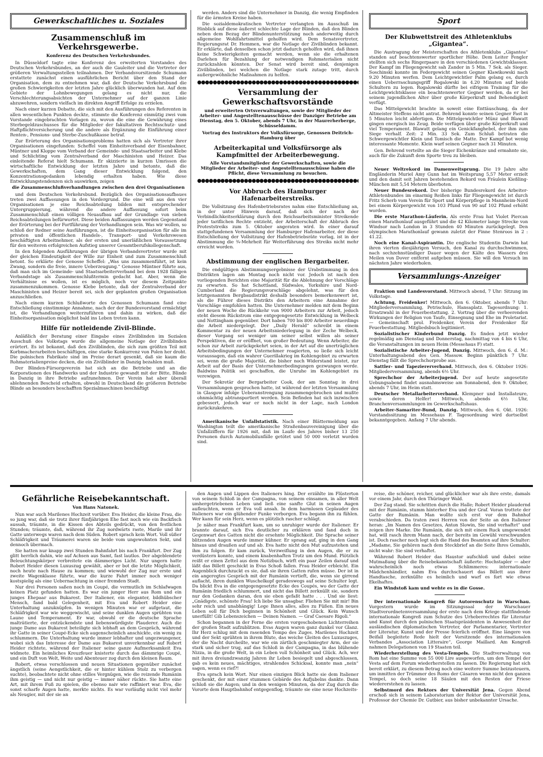Gewerkschaftliches u. Soziales
Zusammenschluß im Verkehrsgewerbe.
Konferenz des Deutschen Verkehrsbundes.
In Düsseldorf tagte eine Konferenz des erweiterten Vorstandes des Deutschen Verkehrsbundes, an der auch die Gauleiter und die Vertreter der größeren Verwaltungsstellen teilnahmen. Der Verbandsvorsitzende Schumann erstattete zunächst einen ausführlichen Bericht über den Stand der Organisation, dem zu entnehmen war, daß der Deutsche Verkehrsbund die großen Schwierigkeiten der letzten Jahre glücklich überwunden hat. Auf dem Gebiete der Lohnbewegungen gelang es nicht nur, die Verschlechterungsabsichten der Unternehmer auf der ganzen Linie abzuwehren, sondern vielfach im direkten Angriff Erfolge zu erzielen.
Nach einer kurzen Debatte, die sich mit den Ausführungen des Referenten in allen wesentlichen Punkten deckte, stimmte die Konferenz einmütig zwei vom Vorstande eingebrachten Vorlagen zu, wovon die eine die Gewährung eines Sterbegeldzuschusses für die Mitglieder der fakultativen Rechtsschutz- und Haftpflichtversicherung und die andere als Ergänzung die Einführung einer Renten-, Pensions- und Sterbe-Zuschußkasse betraf.
Zur Erörterung des Organisationsproblems hatten sich als Vertreter ihrer Organisationen eingefunden: Scheffel vom Einheitsverband der Eisenbahner, Müntner und Kloppe vom Verband der Gemeinde- und Staatsarbeiter und Klebe und Schlichting vom Zentralverband der Maschinisten und Heizer. Das einleitende Referat hielt Schumann. Er skizzierte in kurzen Umrissen die wirtschaftliche Entwicklung der letzten Jahre und betonte, daß die Gewerkschaften, dem Gang dieser Entwicklung folgend, den Konzentrationsgedanken lebendig erhalten haben. Wie diese Entwicklungstendenzen sich auswirken, zeigen
die Zusammenschlußverhandlungen zwischen den drei Organisationen
und dem Deutschen Verkehrsbund. Bezüglich des Organisationsaufbaues treten zwei Auffassungen in den Vordergrund. Die eine will aus den vier Organisationen je eine Reichsabteilung bilden mit entsprechender Untergruppierung, während die andere Auffassung sofort beim Zusammenschluß einen völligen Neuaufbau auf der Grundlage von sieben Reichsabteilungen befürwortet. Diese beiden Auffassungen werden Gegenstand der Erörterung bei der Fortführung der Verhandlungen sein. Was wir wollen, so schloß der Redner seine Ausführungen, ist die Einheitsorganisation für alle im privaten und öffentlichen Handels-, Transport- und Verkehrswesen beschäftigten Arbeitnehmer, als der ersten und unerläßlichen Voraussetzung für den weiteren erfolgreichen Aufstieg unserer Gesamtberufskollegenschaft.
In den folgenden Ausführungen der übrigen Verbandsvertreter wurde mit der gleichen Eindeutigkeit der Wille zur Einheit und zum Zusammenschluß betont. So erklärte der Genosse Scheffel: „Was uns zusammenführt, ist kein Zwang, sondern die freie, innere Ueberzeugung.“ Genosse Müntner führte aus, daß man sich im Gemeinde- und Staatsarbeiterverband bei dem 1928 fälligen Verbandstage als Zusammenschlußtermin gedacht hat. Aber, wenn die Verhältnisse es wollen, ist es möglich, noch vor diesem Zeitpunkte zusammenzukommen. Genosse Klebe betonte, daß der Zentralverband der Maschinisten und Heizer bereit sei, sich der geplanten großen Organisation anzuschließen.
Nach einem kurzen Schlußworte des Genossen Schumann fand eine Entschließung einstimmige Annahme, nach der der Bundesvorstand ermächtigt ist, die Verhandlungen weiterzuführen und dahin zu wirken, daß die Einheitsorganisation möglichst bald ins Leben treten kann.
Hilfe für notleidende Zivil-Blinde.
Anläßlich der Beratung einer Eingabe eines Zivilblinden im Sozialen Ausschuß des Volkstags wurde die allgemeine Notlage der Zivilblinden erörtert. Es ist bekannt, daß den Zivilblinden, die sich zum größten Teil mit Korbmacherarbeiten beschäftigen, eine starke Konkurrenz von Polen her droht. Die polnischen Fabrikate sind im Preise derart gesenkt, daß sie kaum die Rohmaterialienpreise decken, die ein Zivilblinder in Danzig bezahlen muß.
Der Blinden-Fürsorgeverein hat sich an die Betriebe und an die Korporationen des Handwerks und der Industrie gewandt mit der Bitte, Blinde in Danzig in ihre Betriebe aufzunehmen. Der Verein hat aber überall ablehnenden Bescheid erhalten, obwohl in Deutschland die größeren Betriebe Blinde an besonders beschafften Spezialmaschinen beschäftigt
werden. Anders sind die Unternehmer in Danzig, die wenig Empfinden für die ärmsten Kreise haben.
Die sozialdemokratischen Vertreter verlangten im Ausschuß im Hinblick auf diese äußerst schlechte Lage der Blinden, daß den Blinden neben dem Bezug der Blindenunterstützung noch anderweitig durch allgemeine Wohlfahrtsmittel geholfen wird. Dem Senatsvertreter, Regierungsrat Dr. Hemmen, war die Notlage der Zivilblinden bekannt. Er erklärte, daß denselben schon jetzt dadurch geholfen wird, daß ihnen keine Schwierigkeiten gemacht werden, wenn sie die erhaltenen Darlehen für Bezahlung der notwendigen Rohmaterialien nicht zurückzahlen könnten. Der Senat wird bereit sind, denjenigen Zivilblinden, bei welchen die Notlage stark zutage tritt, durch außergewöhnliche Maßnahmen zu helfen.
●●●●●●●●●●●●●●●●●●●●●●●●●●●●●●●●●●●●●●●●●●●●●●●
Versammlung der Gewerkschaftsvorstände
und erweiterten Ortsverwaltungen, sowie der Mitglieder der Arbeiter- und Angestelltenausschüsse der Danziger Betriebe am Dienstag, den 5. Oktober, abends 7 Uhr, in der Maurerherberge, Schüsseldamm.
Vortrag des Instruktors der Volksfürsorge, Genossen Deitrich-Hamburg über
Arbeiterkapital und Volksfürsorge als Kampfmittel der Arbeiterbewegung.
Alle Vorstandsmitglieder der Gewerkschaften, sowie die Mitglieder der Arbeiter- und Angestelltenausschüsse haben die Pflicht, diese Versammlung zu besuchen.
●●●●●●●●●●●●●●●●●●●●●●●●●●●●●●●●●●●●●●●●●●●●●●●
Vor Abbruch des Hamburger Hafenarbeiterstreiks.
Die Vollsitzung des Hafenbetriebsrates nahm eine Entschließung an, in der unter Hinweis darauf, daß sich der nach der Verbindlichkeitserklärung durch den Reichsarbeitsminister Streikende jeder tariflichen Rechte entzieht, der Arbeiterschaft der Abbruch des Proteststreiks zum 5. Oktober angeraten wird. In einer darauf stattgefundenen Versammlung der Hamburger Hafenarbeiter, der diese Entschließung der Vollsitzung der Hafenbetriebsräte vorlag, ist in der Abstimmung die ¾-Mehrheit für Weiterführung des Streiks nicht mehr erreicht worden.
Abstimmung der englischen Bergarbeiter.
Die endgültigen Abstimmungsergebnisse der Urabstimmung in den Distrikten lagen am Montag noch nicht vor. Jedoch ist nach den vorliegenden Berichten eine Majorität für die Ablehnung der Vorschläge zu erwarten. So hat Schottland, Südwales, Yorkshire und Nord-Cumberland die Regierungsvorschläge abgelehnt, was für den letztgenannten Bergbaudistrikt deshalb besonders bemerkenswert ist, als die Führer dieses Distrikts den Arbeitern eine Annahme der Vorschläge empfohlen hatten. Die Unternehmer melden mit dem Beginn der neuen Woche die Rückkehr von 9000 Arbeitern zur Arbeit, jedoch steht diesem Rückstrom eine entgegengesetzte Entwicklung in Welbeck und Nottingham gegenüber. Dort haben 700 bis 800 Arbeiter neuerdings die Arbeit niedergelegt. Der „Daily Herald“ schreibt in einem Kommentar zu der neuen Arbeitsniederlegung in der Zeche Welbeck, dieser Vorgang sei weniger um seiner selbst willen als seiner Perspektiven, die er eröffnet, von großer Bedeutung. Wenn Arbeiter, die schon zur Arbeit zurückgekehrt seien, in der Art auf die unerträglichen Arbeitsbedingungen der Unternehmer reagierten, so ließe sich leicht voraussagen, daß ein wahrer Guerillakrieg im Kohlengebiet zu erwarten sei, wenn die große Majorität, die bisher noch Widerstand leistet, zur Arbeit auf der Basis der Unternehmerbedingungen gezwungen werde. Baldwins Politik sei geschaffen, die Unruhe im Kohlengebiet zu verewigen.
Der Sekretär der Bergarbeiter Cook, der am Sonntag in drei Versammlungen gesprochen hatte, ist während der letzten Versammlung in Glasgow infolge Ueberanstrengung zusammengebrochen und mußte ohnmächtig abtransportiert werden. Sein Befinden hat sich inzwischen gebessert, jedoch war er noch nicht in der Lage, nach London zurückzukehren.
Amerikanische Unfallstatistik. Nach einer Blättermeldung aus Washington teilt die amerikanische Straßenbauvereinigung über die Unfallziffern für 1926 mit, daß im Laufe des Jahres bisher 13 250 Personen durch Automobilunfälle getötet und 50 000 verletzt worden sind.
Sport
Der Klubwettstreit des Athletenklubs „Gigantea“.
Die Austragung der Meisterschaften des Athletenklubs „Gigantea“ standen auf beachtenswerter sportlicher Höhe. Dem Leiter Fengler stellten sich sechs Ringerpaare in den verschiedenen Gewichtsklassen. Der Kampf im Fliegengewicht sah Zander in 5 Min. 7 Sek. als Sieger. Soschinski konnte im Federgewicht seinen Gegner Klawikowski nach 9.20 Minuten werfen. Dem Leichtgewichtler Palm gelang es, durch einen Ueberraschungsgriff Rogalowski in 4.20 Minuten auf beide Schultern zu legen. Rogalowski dürfte bei eifrigem Training für die Leichtgewichtsklasse ein beachtenswerter Gegner werden, da er bei seinem jugendlichen Alter über große Körperkraft und Behendigkeit verfügt.
Das Mittelgewicht brachte in soweit eine Enttäuschung, da der Altmeister Steffens nicht antrat. Behrend konnte seinen Gegner Fast in 5 Minuten leicht abfertigen. Die Mittelgewichtler Münz und Blawatt gingen energisch ins Zeug. Beide verfügen über große Körperkraft und viel Temperament. Blawatt gelang ein Genickfanghebel, der ihm zum Siege verhalf. Zeit: 2 Min. 33 Sek. Zum Schluß betraten die Schwergewichtler Klein und Tomisch die Matte. Der Kampf bot wenig interessante Momente. Klein warf seinen Gegner nach 31 Minuten.
Gen. Behrend verteilte an die Sieger Eichenkränze und ermahnte sie, auch für die Zukunft dem Sporte treu zu bleiben.
Neuer Weltrekord im Damenweitsprung. Die 19 Jahre alte Engländerin Muriel Amy Gunn hat im Weitsprung 5,57 Meter erzielt und den damit seit Jahren bestehenden Rekord von Fräulein Kießling-München mit 5,54 Metern überboten.
Neuer Bundesrekord. Der bisherige Bundesrekord des Arbeiter-Athletenbundes im einarmig Reißen links für Fliegengewicht ist durch Fritz Scherb vom Verein für Sport und Körperpflege in Mannheim-Nord bei einem Körpergewicht von 103 Pfund von 90 auf 102 Pfund erhöht worden.
Die erste Marathon-Läuferin. Als erste Frau hat Violet Piercan einen Marathonlauf ausgeführt und die 42 Kilometer lange Strecke von Windsor nach London in 3 Stunden 40 Minuten zurückgelegt. Den olympischen Marathonlauf gewann zuletzt der Finne Stenroos in 2 : 41.22.
Noch eine Kanal-Aspirantin. Die englische Studentin Darwin hat ihren vierten diesjährigen Versuch, den Kanal zu durchschwimmen, nach sechzehnstündiger Dauer wegen der Kälte des Wassers drei Meilen von Dover entfernt aufgeben müssen. Sie will den Versuch im nächsten Jahre wiederholen.
Versammlungs-Anzeiger
Fraktion und Landesvorstand. Mittwoch abend, 7 Uhr: Sitzung im Volkstage.
Achtung, Freidenker! Mittwoch, den 6. Oktober, abends 7 Uhr: Mitgliederversammlung, Petrischule, Hansaplatz. Tagesordnung: 1. Ersatzwahl in der Feuerbestattung. 2. Vortrag über die verheerenden Wirkungen der Religion von Taufe, Einsegnung und Ehe im Proletariat. — Gemeinschaft prol. Freidenker, Verein der Freidenker für Feuerbestattung. Mitgliedsbuch legitimiert.
Sozialistischer Kinderbund Danzig. Es finden jetzt wieder regelmäßig am Dienstag und Donnerstag, nachmittag von 4 bis 6 Uhr, die Veranstaltungen im neuen Heim (Messehaus F) statt.
Sozialistische Arbeiter-Jugend, Danzig. Mittwoch, den 6. d. M.: Unterhaltungsabend des Gen. Massow. Beginn pünktlich 7 Uhr. Dienstag fällt die Sprechchorprobe aus.
Sattler- und Tapeziererverband. Mittwoch, den 6. Oktober 1926: Mitgliederversammlung, abends 6½ Uhr.
Sprechchor der Arbeiterjugend. Der auf heute angesetzte Uebungsabend findet ausnahmsweise am Sonnabend, den 9. Oktober, abends 7 Uhr, im Heim statt.
Deutscher Metallarbeiterverband. Klempner und Installateure, sowie deren Helfer! Mittwoch, abends 6½ Uhr, Branchenversammlungen im Gewerkschaftshaus.
Arbeiter-Samariter-Bund, Danzig. Mittwoch, den 6. Okt. 1926: Vorstandssitzung im Messehaus F. Tagesordnung wird dortselbst bekanntgegeben. Anfang 7 Uhr abends.
Gefährliche Reisebekanntschaft.
Von Hans Natonek.
Nun war auch Marilenes Hochzeit vorüber. Eva Heider, die kleine Frau, die so jung war, daß sie trotz ihrer fünfjährigen Ehe fast noch wie ein Backfisch aussah, träumte, in die Kissen des Abteils gedrückt, von den festlichen Stunden; träumte, daß, während ihr Zug nordwärts raste, Marile und ihr Gatte unterwegs waren nach dem Süden. Robert sprach kein Wort. Voll süßer Schläfrigkeit und Träumerei waren sie beide vom ungewohnten Sekt, und dennoch übermach.
Sie hatten nur knapp zwei Stunden Bahnfahrt bis nach Frankfurt. Der Zug glitt herrlich dahin, wie auf Achsen aus Samt, fast lautlos. Der abgeblendete Beleuchtungskörper verbreitete ein dämmeriges Licht. Nur ungern hatte Robert Heider diesen Luxuszug gewählt, aber er bot die letzte Möglichkeit, noch heute nach Hause zu kommen; und wiewohl der Zug nur erste und zweite Wagenklasse führte, war die kurze Fahrt immer noch weniger kostspielig als eine Uebernachtung in einer fremden Stadt.
Nur drei Personen saßen noch im Coupé, die vermutlich im Schlafwagen keinen Platz gefunden hatten. Es war ein junger Herr aus Rom und ein junges Ehepaar aus Bukarest. Der Italiener, ein eleganter, bildhübscher Mensch, fand bald Gelegenheit, mit Eva und Robert Heider eine Unterhaltung anzuknüpfen. In wenigen Minuten war er aufgetaut, die Schläfrigkeit war wie weggewischt, und seine dunklen Augen sprühten von Laune und Temperament. Er war, obwohl er die deutsche Sprache malträtierte, der entzückendste und liebenswürdigste Plauderer. Auch die junge Dame aus Bukarest beteiligte sich lebhaft an dem Gespräch, während ihr Gatte in seiner Coupé-Ecke sich augenscheinlich anschickte, ein wenig zu schlummern. Die Unterhaltung wurde immer lebhafter und ungezwungener, wobei sich das Interesse der Dame aus Bukarest unverkennbar auf Robert Heider richtete, während der Italiener seine ganze Aufmerksamkeit Eva widmete. Ein heimliches Kreuzfeuer knisterte durch das dämmrige Coupé, und ein Duft von Welt, Weite und Abenteuer zog durch den kleinen Raum.
Robert, etwas verschlossen und neuen Situationen gegenüber zunächst ängstlich (seine Aengstlichkeit, die er hinter kühlem Stolz zu verbergen suchte), beobachtete nicht ohne stilles Vergnügen, wie die reizende Rumänin ihm geistig — und nicht nur geistig — immer näher rückte. Sie hatte eine Art, mit ihrem Fuß zu spielen, die ebenso naiv wie raffiniert war. Eva, die sonst scharfe Augen hatte, merkte nichts. Es war vorläufig nicht viel mehr als Neugier, mit der sie an
den Augen und Lippen des Italieners hing. Der erzählte im Flüsterton von seinem Schloß in der Campagna, von seinem einsamen, in aller Welt umhergetriebenen Leben und ließ eine sanfte Glut in seinen Augen aufleuchten, wenn er Eva voll ansah. In dem harmlosen Geplauder des Italieners war ein glühender Funke verborgen. Eva begann ihn zu fühlen. Wer kann für sein Herz, wenn es plötzlich rascher schlägt.
Je näher man Frankfurt kam, um so unruhiger wurde der Italiener. Er brannte darauf, sich Eva deutlicher zu erklären und fand doch in Gegenwart des Gatten nicht die ersehnte Möglichkeit. Die Sprache seiner blitzenden Augen wurde immer kühner. Er sprang auf, ging in den Gang hinaus und draußen auf und ab. Eva hatte nicht den Mut aufzustehen und ihm zu folgen. Er kam zurück, Verzweiflung in den Augen, die er zu verdüstern konnte, und einem knabenhaften Trotz um den Mund. Plötzlich reißt er einen Zettel aus dem Notizbuch, wirft ein paar Zeilen darauf und läßt das Billett geschickt in Evas Schoß fallen. Frau Heider erbleicht. Ein Augenblick durchzuckt es sie, daß sie ihren Gatten rufen müsse. Der ist in ein angeregtes Gespräch mit der Rumänin vertieft, die, wenn sie girrend auflacht, ihren dunklen Wuschelkopf geradeswegs auf seine Schulter legt. Da blickt Eva in die entgegengesetzte Ecke des Coupés, wo der Gatte der Rumänin friedlich schlummert, und nicht das Billett zerknüllt sie, sondern nur den Gedanken daran, den sie eben gefaßt hatte . . . Und sie liest: „Gnädigste, schönste Frau! Ich liebe Sie unsagbar. Fliehen Sie mit mir! Bin sehr reich und unabhängig! Lege Ihnen alles, alles zu Füßen. Ein neues Leben soll für Dich beginnen in Schönheit und Glück. Kein Wunsch unerfüllt! Gib Lebenszeichen — Deinen Namen. — Graf Caesare Rigoli.“
Schon begannen in der Ferne die ersten vorgeschobenen Lichterreihen der großen Stadt aufzublitzen. Evas Augen waren ganz dunkel vor Glanz. Ihr Herz schlug mit dem rasenden Tempo des Zuges. Marilenes Hochzeit und der Sekt sprühten in ihrem Blute, das weiche Gleiten des Luxuszuges, der die Nacht durcheilte, war wie ein zärtlich geschmiegter Arm, der sie stark und sicher trug, auf das Schloß in der Campagna, in das blühende Nizza, in die große Welt, in ein Leben voll Schönheit und Glück. Ach, wer mit ihren dreiundzwanzig Jahren ihr Leben besiegelt und abgeschlossen, gab es kein neues, mächtiges, strahlendes Schicksal, konnte man „nein“ sagen, wenn es rief?!
Eva sprach kein Wort. Nur einen einzigen Blick hatte sie dem Italiener geschenkt, der mit einer stummen Gebärde des Aufjubelns dankte. Dann schloß sie die Augen; und in den wenigen Minuten, da der Zug durch die Vororte dem Hauptbahnhof entgegenflog, träumte sie eine neue Hochzeits-
reise, die schöner, reicher, und glücklicher war als ihre erste, damals vor einem Jahr, durch den Thüringer Wald.
Der Zug stand. Sie schritten durch die Halle; Robert Heider plaudernd mit der Rumänin, stumm hinterher Eva und der Graf. Voran trottete der Gatte der Rumänin. Man wollte sich erst vor dem Bahnhof verabschieden. Da traten zwei Herren von der Seite an den Italiener heran: „Im Namen des Gesetzes, Anton Slowin, Sie sind verhaftet“ und zeigen ihre Marke. Die Rumänin, die sich mit einem Ruck umgewendet hat, will rasch ihrem Mann nach, der bereits im Gewühl verschwunden ist. Doch rascher noch legt sich die Hand des Beamten auf ihre Schulter: „Madame, Sie gehören nach dem Steckbrief an die Seite Ihres Gemahls, nicht wahr: Sie sind verhaftet.
Während Robert Heider das Haustor aufschloß und dabei seine Mutmaßung über die Reisebekanntschaft äußerte: Hochstapler — aber wahrscheinlich noch etwas Schlimmeres: internationale Mädchenhändler, nahm Eva durchschauert das Billett aus ihrer Handtasche, zerknüllte es heimlich und warf es fort wie etwas Ekelhaftes.
Ein Windstoß kam und wehte es in die Gosse.
Der internationale Kongreß für Autorenschutz in Warschau. Vorgestern wurde im Sitzungssaal der Warschauer Stadtverordnetenversammlung der erste nach dem Kriege stattfindende internationale Kongreß zum Schutze des Urheberrechtes für Literatur und Kunst durch den polnischen Staatspräsidenten in Anwesenheit der ausländischen diplomatischen Vertreter, der Parlamentarier, Vertreter der Literatur, Kunst und der Presse feierlich eröffnet. Eine längere von Beifall begleitete Rede hielt der Vorsitzende des internationalen Verbandes „Association Litteraire“, George Maillard. Am Kongreß nahmen Delegationen von 19 Staaten teil.
Wiederherstellung des Vesta-Tempels. Die Stadtverwaltung von Rom hat eine Summe von 55 000 Lire ausgeworfen, um den Tempel der Vesta auf dem Forum wiederherstellen zu lassen. Die Regierung hat sich bereit erklärt, zu diesem Betrag noch eine weitere Summe beizusteuern, um inmitten der Trümmer des Roms der Cäsaren wenn nicht den ganzen Tempel, so doch seine 18 Säulen mit den Resten der Friese wiedererstehen zu lassen.
Selbstmord des Rektors der Universität Jena. Gegen Abend erschoß sich in seinem Laboratorium der Rektor der Universität Jena, Professor der Chemie Dr. Gutbier, aus bisher unbekannter Ursache.